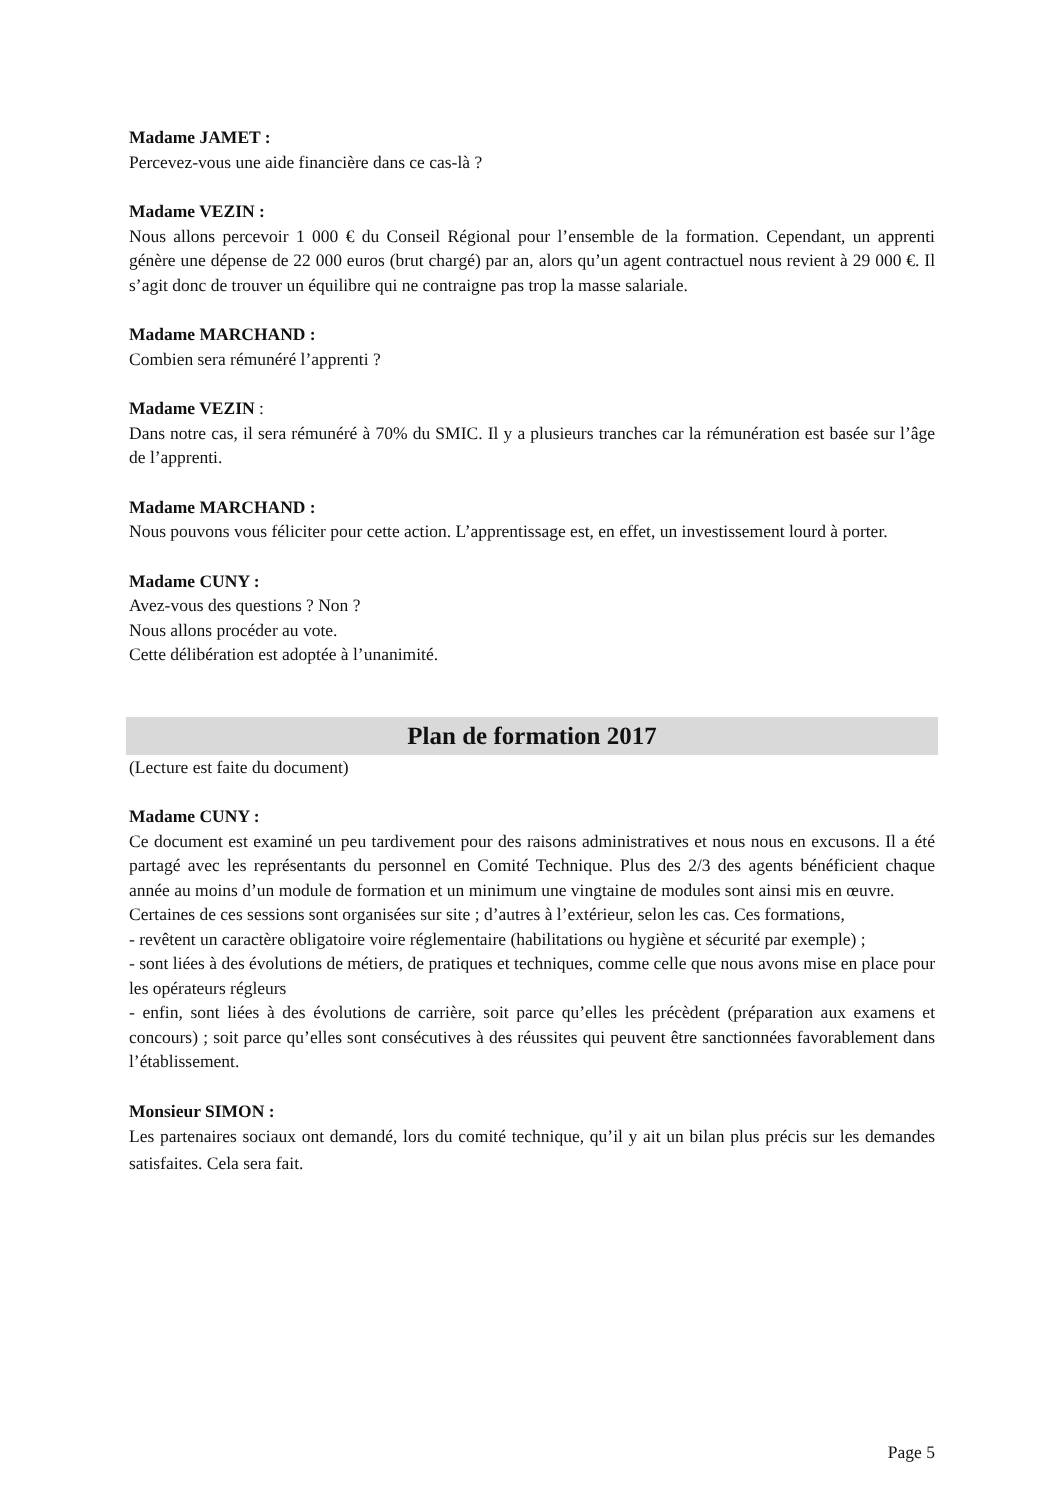Madame JAMET :
Percevez-vous une aide financière dans ce cas-là ?
Madame VEZIN :
Nous allons percevoir 1 000 € du Conseil Régional pour l’ensemble de la formation. Cependant, un apprenti génère une dépense de 22 000 euros (brut chargé) par an, alors qu’un agent contractuel nous revient à 29 000 €. Il s’agit donc de trouver un équilibre qui ne contraigne pas trop la masse salariale.
Madame MARCHAND :
Combien sera rémunéré l’apprenti ?
Madame VEZIN :
Dans notre cas, il sera rémunéré à 70% du SMIC. Il y a plusieurs tranches car la rémunération est basée sur l’âge de l’apprenti.
Madame MARCHAND :
Nous pouvons vous féliciter pour cette action. L’apprentissage est, en effet, un investissement lourd à porter.
Madame CUNY :
Avez-vous des questions ? Non ?
Nous allons procéder au vote.
Cette délibération est adoptée à l’unanimité.
Plan de formation 2017
(Lecture est faite du document)
Madame CUNY :
Ce document est examiné un peu tardivement pour des raisons administratives et nous nous en excusons. Il a été partagé avec les représentants du personnel en Comité Technique. Plus des 2/3 des agents bénéficient chaque année au moins d’un module de formation et un minimum une vingtaine de modules sont ainsi mis en œuvre.
Certaines de ces sessions sont organisées sur site ; d’autres à l’extérieur, selon les cas. Ces formations,
- revêtent un caractère obligatoire voire réglementaire (habilitations ou hygiène et sécurité par exemple) ;
- sont liées à des évolutions de métiers, de pratiques et techniques, comme celle que nous avons mise en place pour les opérateurs régleurs
- enfin, sont liées à des évolutions de carrière, soit parce qu’elles les précèdent (préparation aux examens et concours) ; soit parce qu’elles sont consécutives à des réussites qui peuvent être sanctionnées favorablement dans l’établissement.
Monsieur SIMON :
Les partenaires sociaux ont demandé, lors du comité technique, qu’il y ait un bilan plus précis sur les demandes satisfaites. Cela sera fait.
Page 5